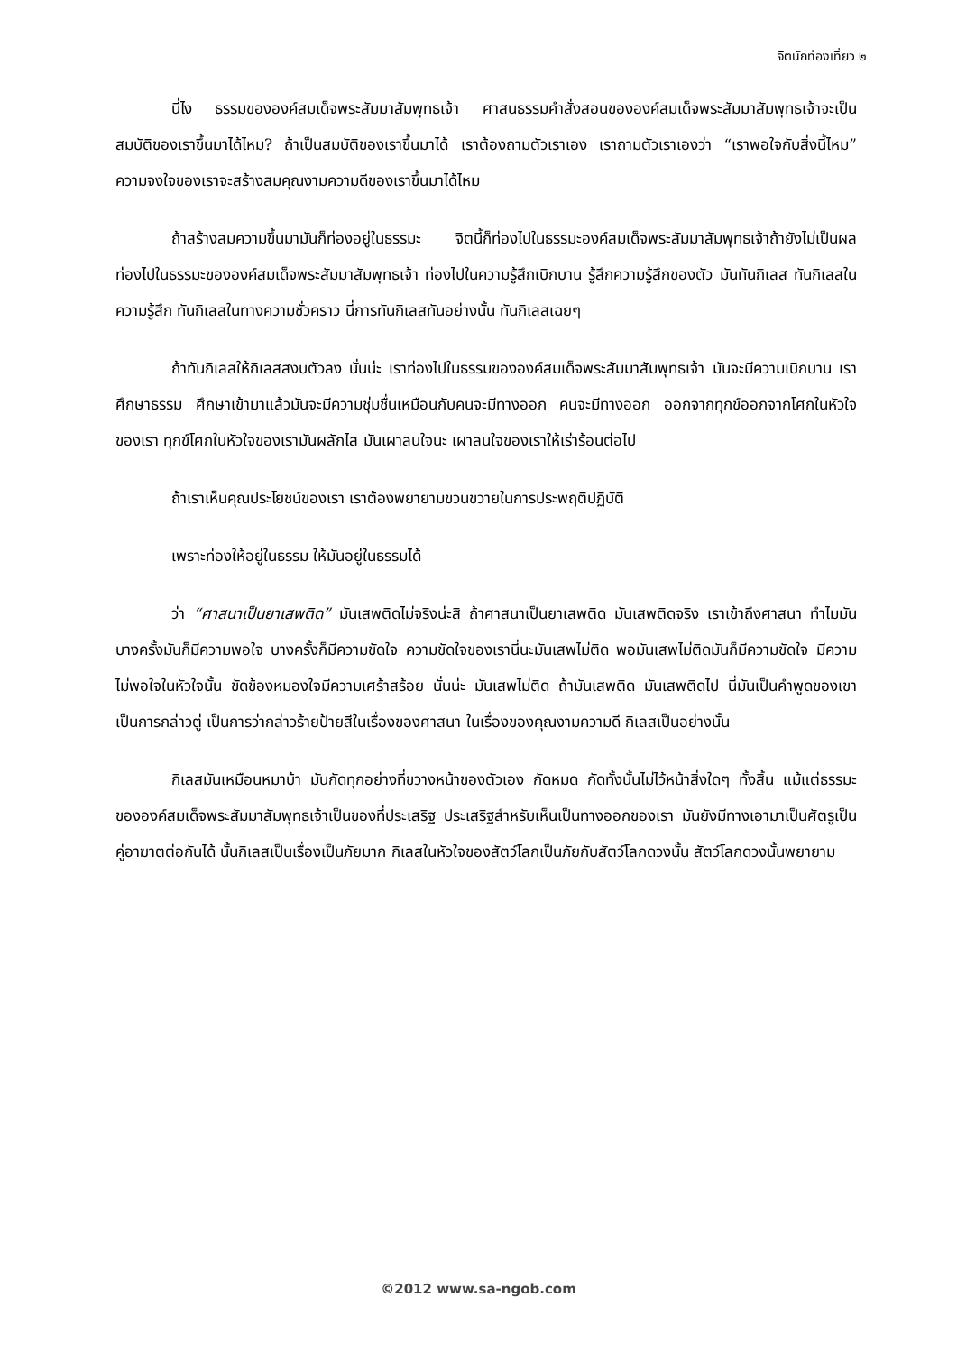จิตนักท่องเที่ยว ๒
นี่ไง ธรรมขององค์สมเด็จพระสัมมาสัมพุทธเจ้า ศาสนธรรมคำสั่งสอนขององค์สมเด็จพระสัมมาสัมพุทธเจ้าจะเป็นสมบัติของเราขึ้นมาได้ไหม? ถ้าเป็นสมบัติของเราขึ้นมาได้ เราต้องถามตัวเราเอง เราถามตัวเราเองว่า “เราพอใจกับสิ่งนี้ไหม” ความจงใจของเราจะสร้างสมคุณงามความดีของเราขึ้นมาได้ไหม
ถ้าสร้างสมความขึ้นมามันก็ท่องอยู่ในธรรมะ จิตนี้ก็ท่องไปในธรรมะองค์สมเด็จพระสัมมาสัมพุทธเจ้าถ้ายังไม่เป็นผล ท่องไปในธรรมะขององค์สมเด็จพระสัมมาสัมพุทธเจ้า ท่องไปในความรู้สึกเบิกบาน รู้สึกความรู้สึกของตัว มันทันกิเลส ทันกิเลสในความรู้สึก ทันกิเลสในทางความชั่วคราว นี่การทันกิเลสทันอย่างนั้น ทันกิเลสเฉยๆ
ถ้าทันกิเลสให้กิเลสสงบตัวลง นั่นน่ะ เราท่องไปในธรรมขององค์สมเด็จพระสัมมาสัมพุทธเจ้า มันจะมีความเบิกบาน เราศึกษาธรรม ศึกษาเข้ามาแล้วมันจะมีความชุ่มชื่นเหมือนกับคนจะมีทางออก คนจะมีทางออก ออกจากทุกข์ออกจากโศกในหัวใจของเรา ทุกข์โศกในหัวใจของเรามันผลักไส มันเผาลนใจนะ เผาลนใจของเราให้เร่าร้อนต่อไป
ถ้าเราเห็นคุณประโยชน์ของเรา เราต้องพยายามขวนขวายในการประพฤติปฏิบัติ
เพราะท่องให้อยู่ในธรรม ให้มันอยู่ในธรรมได้
ว่า “ศาสนาเป็นยาเสพติด” มันเสพติดไม่จริงน่ะสิ ถ้าศาสนาเป็นยาเสพติด มันเสพติดจริง เราเข้าถึงศาสนา ทำไมมันบางครั้งมันก็มีความพอใจ บางครั้งก็มีความขัดใจ ความขัดใจของเรานี่นะมันเสพไม่ติด พอมันเสพไม่ติดมันก็มีความขัดใจ มีความไม่พอใจในหัวใจนั้น ขัดข้องหมองใจมีความเศร้าสร้อย นั่นน่ะ มันเสพไม่ติด ถ้ามันเสพติด มันเสพติดไป นี่มันเป็นคำพูดของเขา เป็นการกล่าวตู่ เป็นการว่ากล่าวร้ายป้ายสีในเรื่องของศาสนา ในเรื่องของคุณงามความดี กิเลสเป็นอย่างนั้น
กิเลสมันเหมือนหมาบ้า มันกัดทุกอย่างที่ขวางหน้าของตัวเอง กัดหมด กัดทั้งนั้นไม่ไว้หน้าสิ่งใดๆ ทั้งสิ้น แม้แต่ธรรมะขององค์สมเด็จพระสัมมาสัมพุทธเจ้าเป็นของที่ประเสริฐ ประเสริฐสำหรับเห็นเป็นทางออกของเรา มันยังมีทางเอามาเป็นศัตรูเป็นคู่อาฆาตต่อกันได้ นั้นกิเลสเป็นเรื่องเป็นภัยมาก กิเลสในหัวใจของสัตว์โลกเป็นภัยกับสัตว์โลกดวงนั้น สัตว์โลกดวงนั้นพยายาม
©2012 www.sa-ngob.com